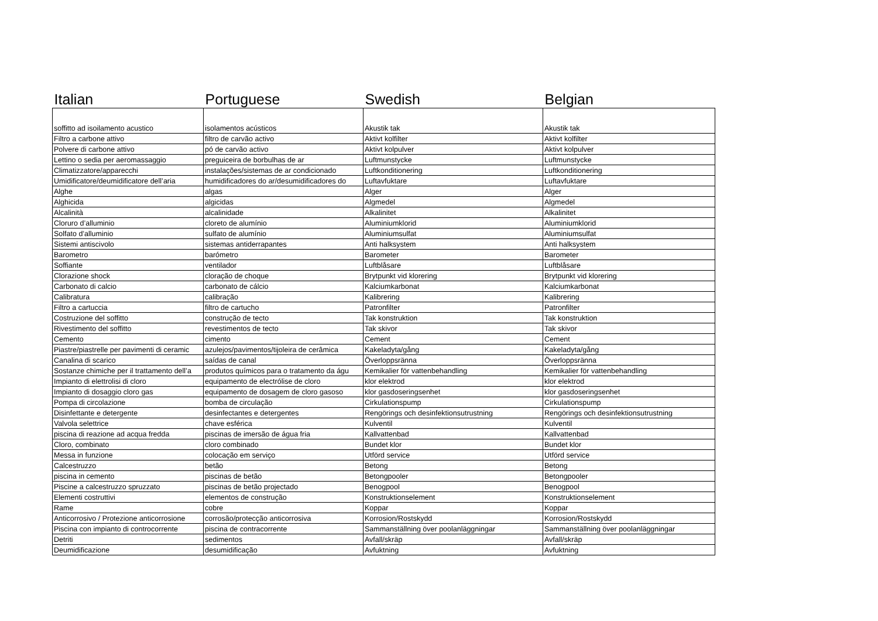| Italian | Portuguese | Swedish | Belgian |
| --- | --- | --- | --- |
| soffitto ad isoilamento acustico | isolamentos acústicos | Akustik tak | Akustik tak |
| Filtro a carbone attivo | filtro de carvão activo | Aktivt kolfilter | Aktivt kolfilter |
| Polvere di carbone attivo | pó de carvão activo | Aktivt kolpulver | Aktivt kolpulver |
| Lettino o sedia per aeromassaggio | preguiceira de borbulhas de ar | Luftmunstycke | Luftmunstycke |
| Climatizzatore/apparecchi | instalações/sistemas de ar condicionado | Luftkonditionering | Luftkonditionering |
| Umidificatore/deumidificatore dell’aria | humidificadores do ar/desumidificadores do | Luftavfuktare | Luftavfuktare |
| Alghe | algas | Alger | Alger |
| Alghicida | algicidas | Algmedel | Algmedel |
| Alcalinità | alcalinidade | Alkalinitet | Alkalinitet |
| Cloruro d’alluminio | cloreto de alumínio | Aluminiumklorid | Aluminiumklorid |
| Solfato d’alluminio | sulfato de alumínio | Aluminiumsulfat | Aluminiumsulfat |
| Sistemi antiscivolo | sistemas antiderrapantes | Anti halksystem | Anti halksystem |
| Barometro | barómetro | Barometer | Barometer |
| Soffiante | ventilador | Luftblåsare | Luftblåsare |
| Clorazione shock | cloração de choque | Brytpunkt vid klorering | Brytpunkt vid klorering |
| Carbonato di calcio | carbonato de cálcio | Kalciumkarbonat | Kalciumkarbonat |
| Calibratura | calibração | Kalibrering | Kalibrering |
| Filtro a cartuccia | filtro de cartucho | Patronfilter | Patronfilter |
| Costruzione del soffitto | construção de tecto | Tak konstruktion | Tak konstruktion |
| Rivestimento del soffitto | revestimentos de tecto | Tak skivor | Tak skivor |
| Cemento | cimento | Cement | Cement |
| Piastre/piastrelle per pavimenti di ceramic | azulejos/pavimentos/tijoleira de cerâmica | Kakeladyta/gång | Kakeladyta/gång |
| Canalina di scarico | saídas de canal | Överloppsränna | Överloppsränna |
| Sostanze chimiche per il trattamento dell’a | produtos químicos para o tratamento da águ | Kemikalier för vattenbehandling | Kemikalier för vattenbehandling |
| Impianto di elettrolisi di cloro | equipamento de electrólise de cloro | klor elektrod | klor elektrod |
| Impianto di dosaggio cloro gas | equipamento de dosagem de cloro gasoso | klor gasdoseringsenhet | klor gasdoseringsenhet |
| Pompa di circolazione | bomba de circulação | Cirkulationspump | Cirkulationspump |
| Disinfettante e detergente | desinfectantes e detergentes | Rengörings och desinfektionsutrustning | Rengörings och desinfektionsutrustning |
| Valvola selettrice | chave esférica | Kulventil | Kulventil |
| piscina di reazione ad acqua fredda | piscinas de imersão de água fria | Kallvattenbad | Kallvattenbad |
| Cloro, combinato | cloro combinado | Bundet klor | Bundet klor |
| Messa in funzione | colocação em serviço | Utförd service | Utförd service |
| Calcestruzzo | betão | Betong | Betong |
| piscina in cemento | piscinas de betão | Betongpooler | Betongpooler |
| Piscine a calcestruzzo spruzzato | piscinas de betão projectado | Benogpool | Benogpool |
| Elementi costruttivi | elementos de construção | Konstruktionselement | Konstruktionselement |
| Rame | cobre | Koppar | Koppar |
| Anticorrosivo / Protezione anticorrosione | corrosão/protecção anticorrosiva | Korrosion/Rostskydd | Korrosion/Rostskydd |
| Piscina con impianto di controcorrente | piscina de contracorrente | Sammanställning över poolanläggningar | Sammanställning över poolanläggningar |
| Detriti | sedimentos | Avfall/skräp | Avfall/skräp |
| Deumidificazione | desumidificação | Avfuktning | Avfuktning |